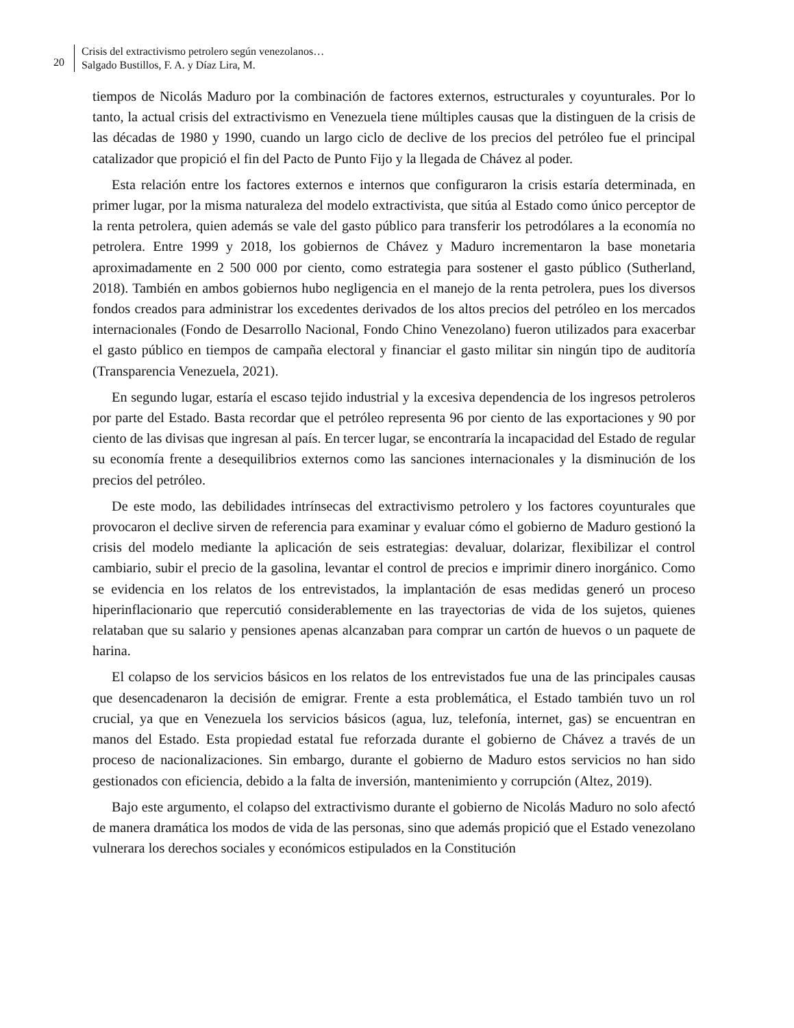20
Crisis del extractivismo petrolero según venezolanos…
Salgado Bustillos, F. A. y Díaz Lira, M.
tiempos de Nicolás Maduro por la combinación de factores externos, estructurales y coyunturales. Por lo tanto, la actual crisis del extractivismo en Venezuela tiene múltiples causas que la distinguen de la crisis de las décadas de 1980 y 1990, cuando un largo ciclo de declive de los precios del petróleo fue el principal catalizador que propició el fin del Pacto de Punto Fijo y la llegada de Chávez al poder.
Esta relación entre los factores externos e internos que configuraron la crisis estaría determinada, en primer lugar, por la misma naturaleza del modelo extractivista, que sitúa al Estado como único perceptor de la renta petrolera, quien además se vale del gasto público para transferir los petrodólares a la economía no petrolera. Entre 1999 y 2018, los gobiernos de Chávez y Maduro incrementaron la base monetaria aproximadamente en 2 500 000 por ciento, como estrategia para sostener el gasto público (Sutherland, 2018). También en ambos gobiernos hubo negligencia en el manejo de la renta petrolera, pues los diversos fondos creados para administrar los excedentes derivados de los altos precios del petróleo en los mercados internacionales (Fondo de Desarrollo Nacional, Fondo Chino Venezolano) fueron utilizados para exacerbar el gasto público en tiempos de campaña electoral y financiar el gasto militar sin ningún tipo de auditoría (Transparencia Venezuela, 2021).
En segundo lugar, estaría el escaso tejido industrial y la excesiva dependencia de los ingresos petroleros por parte del Estado. Basta recordar que el petróleo representa 96 por ciento de las exportaciones y 90 por ciento de las divisas que ingresan al país. En tercer lugar, se encontraría la incapacidad del Estado de regular su economía frente a desequilibrios externos como las sanciones internacionales y la disminución de los precios del petróleo.
De este modo, las debilidades intrínsecas del extractivismo petrolero y los factores coyunturales que provocaron el declive sirven de referencia para examinar y evaluar cómo el gobierno de Maduro gestionó la crisis del modelo mediante la aplicación de seis estrategias: devaluar, dolarizar, flexibilizar el control cambiario, subir el precio de la gasolina, levantar el control de precios e imprimir dinero inorgánico. Como se evidencia en los relatos de los entrevistados, la implantación de esas medidas generó un proceso hiperinflacionario que repercutió considerablemente en las trayectorias de vida de los sujetos, quienes relataban que su salario y pensiones apenas alcanzaban para comprar un cartón de huevos o un paquete de harina.
El colapso de los servicios básicos en los relatos de los entrevistados fue una de las principales causas que desencadenaron la decisión de emigrar. Frente a esta problemática, el Estado también tuvo un rol crucial, ya que en Venezuela los servicios básicos (agua, luz, telefonía, internet, gas) se encuentran en manos del Estado. Esta propiedad estatal fue reforzada durante el gobierno de Chávez a través de un proceso de nacionalizaciones. Sin embargo, durante el gobierno de Maduro estos servicios no han sido gestionados con eficiencia, debido a la falta de inversión, mantenimiento y corrupción (Altez, 2019).
Bajo este argumento, el colapso del extractivismo durante el gobierno de Nicolás Maduro no solo afectó de manera dramática los modos de vida de las personas, sino que además propició que el Estado venezolano vulnerara los derechos sociales y económicos estipulados en la Constitución